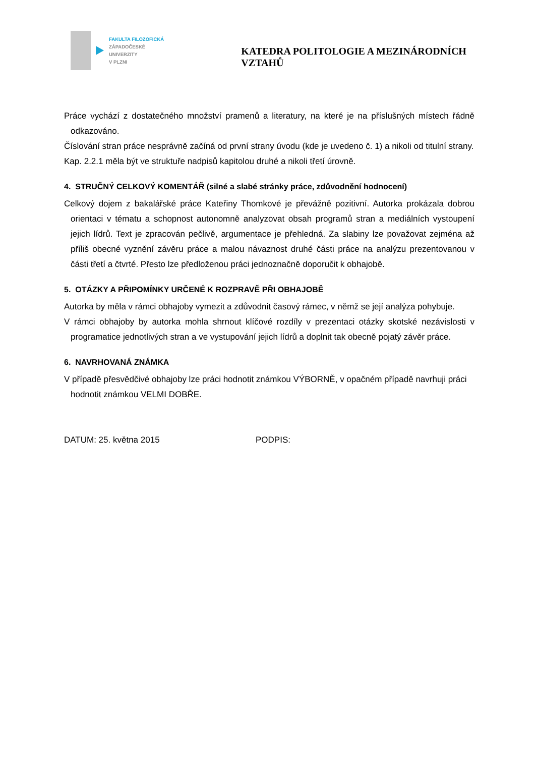FAKULTA FILOZOFICKÁ
ZÁPADOČESKÉ
UNIVERZITY
V PLZNI
KATEDRA POLITOLOGIE A MEZINÁRODNÍCH VZTAHŮ
Práce vychází z dostatečného množství pramenů a literatury, na které je na příslušných místech řádně odkazováno.
Číslování stran práce nesprávně začíná od první strany úvodu (kde je uvedeno č. 1) a nikoli od titulní strany.
Kap. 2.2.1 měla být ve struktuře nadpisů kapitolou druhé a nikoli třetí úrovně.
4. STRUČNÝ CELKOVÝ KOMENTÁŘ (silné a slabé stránky práce, zdůvodnění hodnocení)
Celkový dojem z bakalářské práce Kateřiny Thomkové je převážně pozitivní. Autorka prokázala dobrou orientaci v tématu a schopnost autonomně analyzovat obsah programů stran a mediálních vystoupení jejich lídrů. Text je zpracován pečlivě, argumentace je přehledná. Za slabiny lze považovat zejména až příliš obecné vyznění závěru práce a malou návaznost druhé části práce na analýzu prezentovanou v části třetí a čtvrté. Přesto lze předloženou práci jednoznačně doporučit k obhajobě.
5. OTÁZKY A PŘIPOMÍNKY URČENÉ K ROZPRAVĚ PŘI OBHAJOBĚ
Autorka by měla v rámci obhajoby vymezit a zdůvodnit časový rámec, v němž se její analýza pohybuje.
V rámci obhajoby by autorka mohla shrnout klíčové rozdíly v prezentaci otázky skotské nezávislosti v programatice jednotlivých stran a ve vystupování jejich lídrů a doplnit tak obecně pojatý závěr práce.
6. NAVRHOVANÁ ZNÁMKA
V případě přesvědčivé obhajoby lze práci hodnotit známkou VÝBORNĚ, v opačném případě navrhuji práci hodnotit známkou VELMI DOBŘE.
DATUM: 25. května 2015 PODPIS: